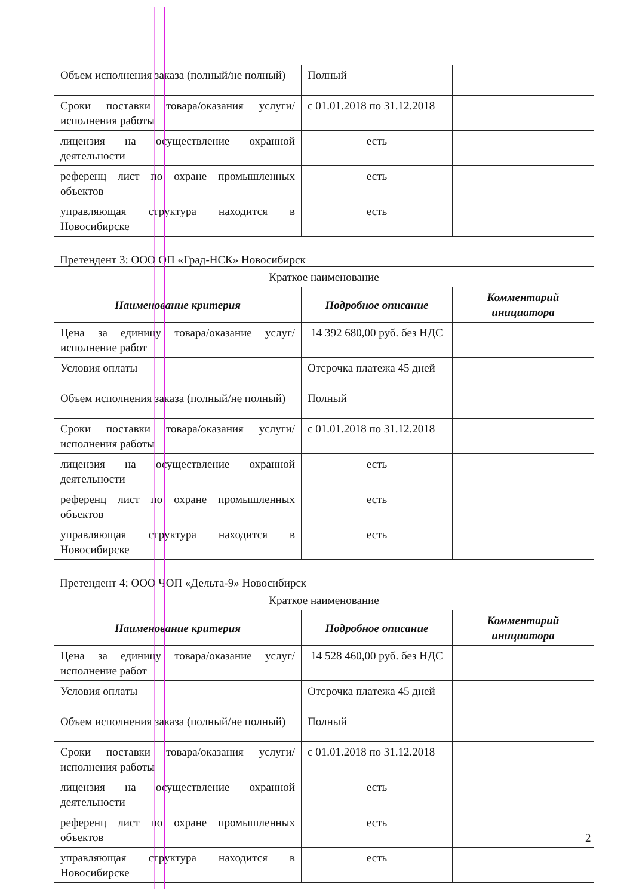| Объем исполнения заказа (полный/не полный) | Полный | |
| Сроки поставки товара/оказания услуги/исполнения работы | с 01.01.2018 по 31.12.2018 | |
| лицензия на осуществление охранной деятельности | есть | |
| референц лист по охране промышленных объектов | есть | |
| управляющая структура находится в Новосибирске | есть | |
Претендент 3: ООО ОП «Град-НСК» Новосибирск
| Краткое наименование | | |
| Наименование критерия | Подробное описание | Комментарий инициатора |
| Цена за единицу товара/оказание услуг/исполнение работ | 14 392 680,00 руб. без НДС | |
| Условия оплаты | Отсрочка платежа 45 дней | |
| Объем исполнения заказа (полный/не полный) | Полный | |
| Сроки поставки товара/оказания услуги/исполнения работы | с 01.01.2018 по 31.12.2018 | |
| лицензия на осуществление охранной деятельности | есть | |
| референц лист по охране промышленных объектов | есть | |
| управляющая структура находится в Новосибирске | есть | |
Претендент 4: ООО ЧОП «Дельта-9» Новосибирск
| Краткое наименование | | |
| Наименование критерия | Подробное описание | Комментарий инициатора |
| Цена за единицу товара/оказание услуг/исполнение работ | 14 528 460,00 руб. без НДС | |
| Условия оплаты | Отсрочка платежа 45 дней | |
| Объем исполнения заказа (полный/не полный) | Полный | |
| Сроки поставки товара/оказания услуги/исполнения работы | с 01.01.2018 по 31.12.2018 | |
| лицензия на осуществление охранной деятельности | есть | |
| референц лист по охране промышленных объектов | есть | |
| управляющая структура находится в Новосибирске | есть | |
2